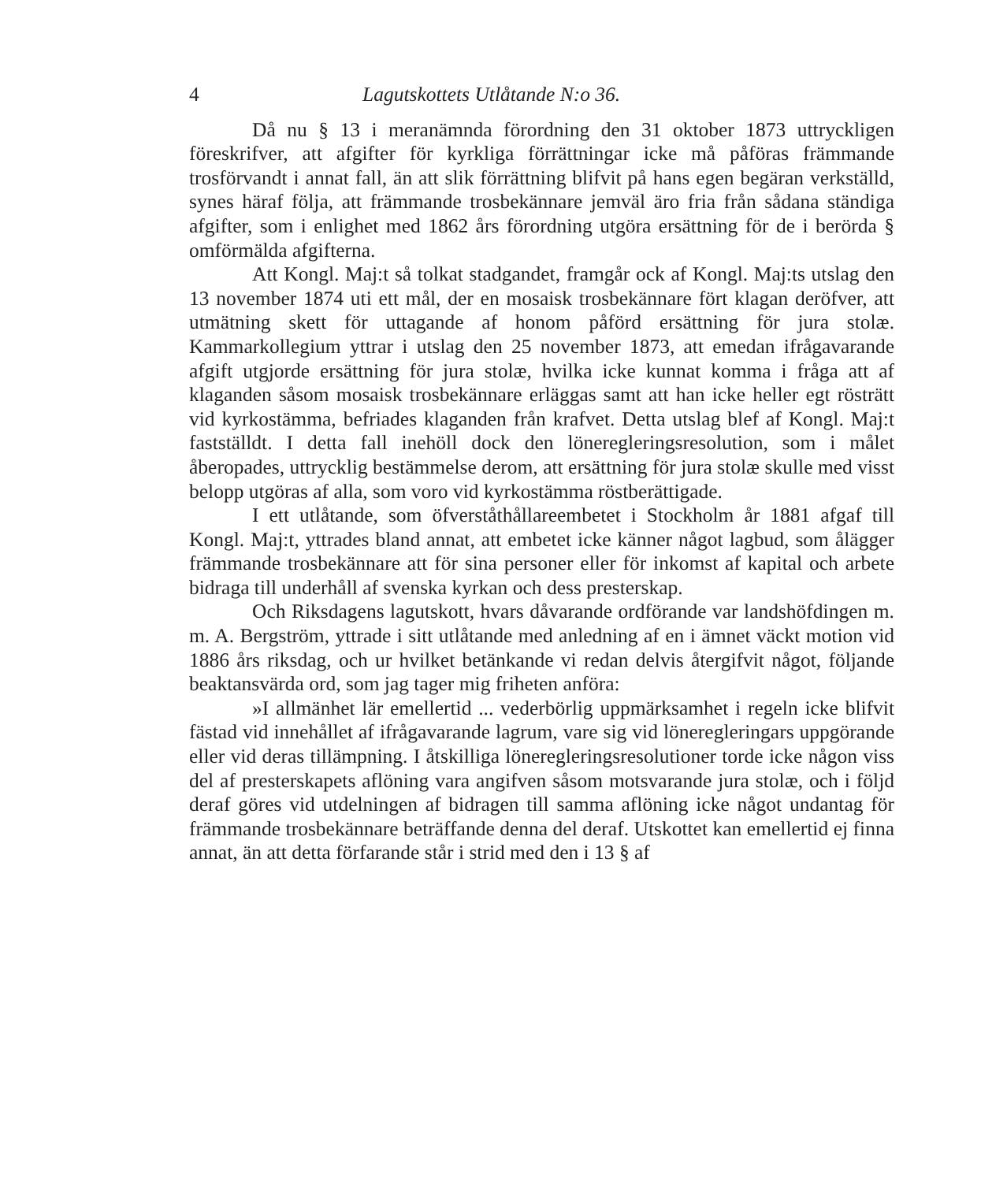4 Lagutskottets Utlåtande N:o 36.
Då nu § 13 i meranämnda förordning den 31 oktober 1873 uttryckligen föreskrifver, att afgifter för kyrkliga förrättningar icke må påföras främmande trosförvandt i annat fall, än att slik förrättning blifvit på hans egen begäran verkställd, synes häraf följa, att främmande trosbekännare jemväl äro fria från sådana ständiga afgifter, som i enlighet med 1862 års förordning utgöra ersättning för de i berörda § omförmälda afgifterna.
Att Kongl. Maj:t så tolkat stadgandet, framgår ock af Kongl. Maj:ts utslag den 13 november 1874 uti ett mål, der en mosaisk trosbekännare fört klagan deröfver, att utmätning skett för uttagande af honom påförd ersättning för jura stolæ. Kammarkollegium yttrar i utslag den 25 november 1873, att emedan ifrågavarande afgift utgjorde ersättning för jura stolæ, hvilka icke kunnat komma i fråga att af klaganden såsom mosaisk trosbekännare erläggas samt att han icke heller egt rösträtt vid kyrkostämma, befriades klaganden från krafvet. Detta utslag blef af Kongl. Maj:t fastställdt. I detta fall inehöll dock den löneregleringsresolution, som i målet åberopades, uttrycklig bestämmelse derom, att ersättning för jura stolæ skulle med visst belopp utgöras af alla, som voro vid kyrkostämma röstberättigade.
I ett utlåtande, som öfverståthållareembetet i Stockholm år 1881 afgaf till Kongl. Maj:t, yttrades bland annat, att embetet icke känner något lagbud, som ålägger främmande trosbekännare att för sina personer eller för inkomst af kapital och arbete bidraga till underhåll af svenska kyrkan och dess presterskap.
Och Riksdagens lagutskott, hvars dåvarande ordförande var landshöfdingen m. m. A. Bergström, yttrade i sitt utlåtande med anledning af en i ämnet väckt motion vid 1886 års riksdag, och ur hvilket betänkande vi redan delvis återgifvit något, följande beaktansvärda ord, som jag tager mig friheten anföra:
»I allmänhet lär emellertid ... vederbörlig uppmärksamhet i regeln icke blifvit fästad vid innehållet af ifrågavarande lagrum, vare sig vid löneregleringars uppgörande eller vid deras tillämpning. I åtskilliga löneregleringsresolutioner torde icke någon viss del af presterskapets aflöning vara angifven såsom motsvarande jura stolæ, och i följd deraf göres vid utdelningen af bidragen till samma aflöning icke något undantag för främmande trosbekännare beträffande denna del deraf. Utskottet kan emellertid ej finna annat, än att detta förfarande står i strid med den i 13 § af